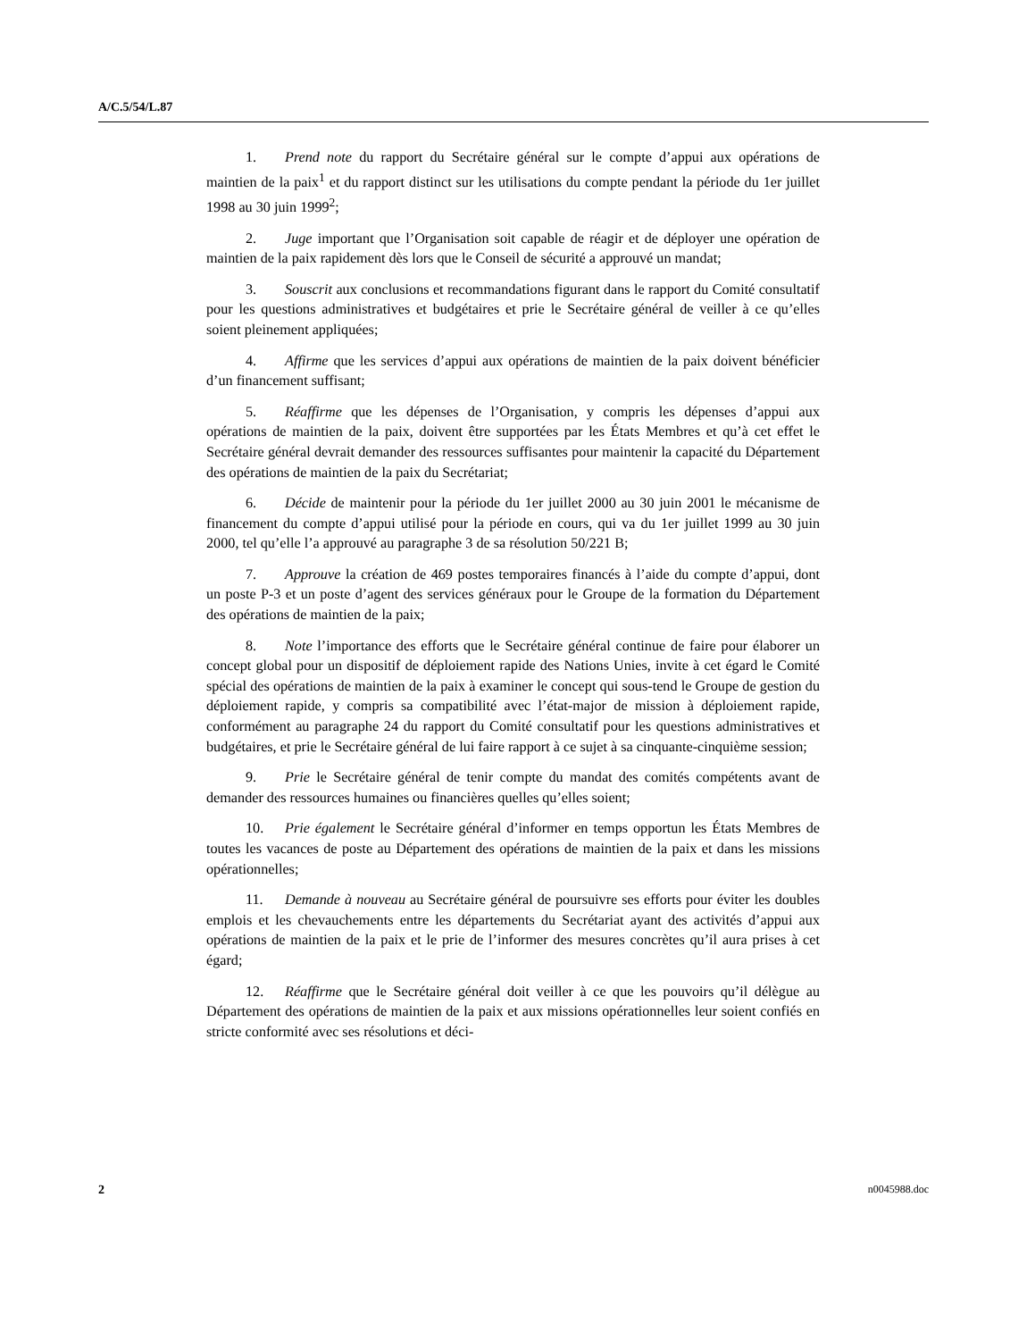A/C.5/54/L.87
1. Prend note du rapport du Secrétaire général sur le compte d’appui aux opérations de maintien de la paix<sup>1</sup> et du rapport distinct sur les utilisations du compte pendant la période du 1er juillet 1998 au 30 juin 1999<sup>2</sup>;
2. Juge important que l’Organisation soit capable de réagir et de déployer une opération de maintien de la paix rapidement dès lors que le Conseil de sécurité a approuvé un mandat;
3. Souscrit aux conclusions et recommandations figurant dans le rapport du Comité consultatif pour les questions administratives et budgétaires et prie le Secrétaire général de veiller à ce qu’elles soient pleinement appliquées;
4. Affirme que les services d’appui aux opérations de maintien de la paix doivent bénéficier d’un financement suffisant;
5. Réaffirme que les dépenses de l’Organisation, y compris les dépenses d’appui aux opérations de maintien de la paix, doivent être supportées par les États Membres et qu’à cet effet le Secrétaire général devrait demander des ressources suffisantes pour maintenir la capacité du Département des opérations de maintien de la paix du Secrétariat;
6. Décide de maintenir pour la période du 1er juillet 2000 au 30 juin 2001 le mécanisme de financement du compte d’appui utilisé pour la période en cours, qui va du 1er juillet 1999 au 30 juin 2000, tel qu’elle l’a approuvé au paragraphe 3 de sa résolution 50/221 B;
7. Approuve la création de 469 postes temporaires financés à l’aide du compte d’appui, dont un poste P-3 et un poste d’agent des services généraux pour le Groupe de la formation du Département des opérations de maintien de la paix;
8. Note l’importance des efforts que le Secrétaire général continue de faire pour élaborer un concept global pour un dispositif de déploiement rapide des Nations Unies, invite à cet égard le Comité spécial des opérations de maintien de la paix à examiner le concept qui sous-tend le Groupe de gestion du déploiement rapide, y compris sa compatibilité avec l’état-major de mission à déploiement rapide, conformément au paragraphe 24 du rapport du Comité consultatif pour les questions administratives et budgétaires, et prie le Secrétaire général de lui faire rapport à ce sujet à sa cinquante-cinquième session;
9. Prie le Secrétaire général de tenir compte du mandat des comités compétents avant de demander des ressources humaines ou financières quelles qu’elles soient;
10. Prie également le Secrétaire général d’informer en temps opportun les États Membres de toutes les vacances de poste au Département des opérations de maintien de la paix et dans les missions opérationnelles;
11. Demande à nouveau au Secrétaire général de poursuivre ses efforts pour éviter les doubles emplois et les chevauchements entre les départements du Secrétariat ayant des activités d’appui aux opérations de maintien de la paix et le prie de l’informer des mesures concrètes qu’il aura prises à cet égard;
12. Réaffirme que le Secrétaire général doit veiller à ce que les pouvoirs qu’il délègue au Département des opérations de maintien de la paix et aux missions opérationnelles leur soient confiés en stricte conformité avec ses résolutions et déci-
2 n0045988.doc